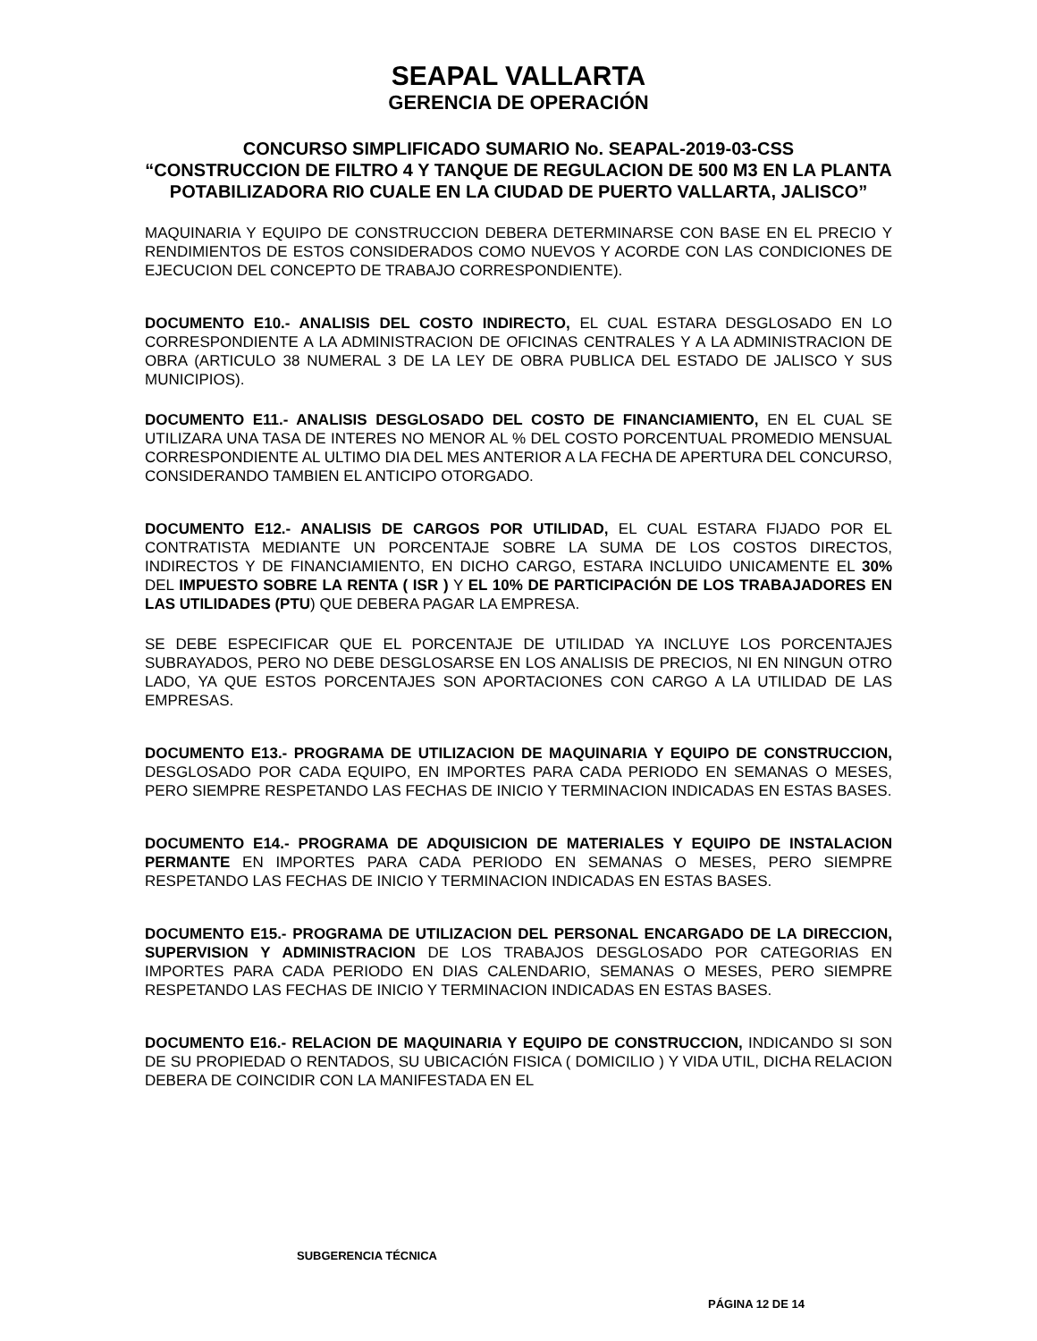SEAPAL VALLARTA
GERENCIA DE OPERACIÓN
CONCURSO SIMPLIFICADO SUMARIO No. SEAPAL-2019-03-CSS
“CONSTRUCCION DE FILTRO 4 Y TANQUE DE REGULACION DE 500 M3 EN LA PLANTA POTABILIZADORA RIO CUALE EN LA CIUDAD DE PUERTO VALLARTA, JALISCO”
MAQUINARIA Y EQUIPO DE CONSTRUCCION DEBERA DETERMINARSE CON BASE EN EL PRECIO Y RENDIMIENTOS DE ESTOS CONSIDERADOS COMO NUEVOS Y ACORDE CON LAS CONDICIONES DE EJECUCION DEL CONCEPTO DE TRABAJO CORRESPONDIENTE).
DOCUMENTO E10.- ANALISIS DEL COSTO INDIRECTO, EL CUAL ESTARA DESGLOSADO EN LO CORRESPONDIENTE A LA ADMINISTRACION DE OFICINAS CENTRALES Y A LA ADMINISTRACION DE OBRA (ARTICULO 38 NUMERAL 3 DE LA LEY DE OBRA PUBLICA DEL ESTADO DE JALISCO Y SUS MUNICIPIOS).
DOCUMENTO E11.- ANALISIS DESGLOSADO DEL COSTO DE FINANCIAMIENTO, EN EL CUAL SE UTILIZARA UNA TASA DE INTERES NO MENOR AL % DEL COSTO PORCENTUAL PROMEDIO MENSUAL CORRESPONDIENTE AL ULTIMO DIA DEL MES ANTERIOR A LA FECHA DE APERTURA DEL CONCURSO, CONSIDERANDO TAMBIEN EL ANTICIPO OTORGADO.
DOCUMENTO E12.- ANALISIS DE CARGOS POR UTILIDAD, EL CUAL ESTARA FIJADO POR EL CONTRATISTA MEDIANTE UN PORCENTAJE SOBRE LA SUMA DE LOS COSTOS DIRECTOS, INDIRECTOS Y DE FINANCIAMIENTO, EN DICHO CARGO, ESTARA INCLUIDO UNICAMENTE EL 30% DEL IMPUESTO SOBRE LA RENTA ( ISR ) Y EL 10% DE PARTICIPACIÓN DE LOS TRABAJADORES EN LAS UTILIDADES (PTU) QUE DEBERA PAGAR LA EMPRESA.
SE DEBE ESPECIFICAR QUE EL PORCENTAJE DE UTILIDAD YA INCLUYE LOS PORCENTAJES SUBRAYADOS, PERO NO DEBE DESGLOSARSE EN LOS ANALISIS DE PRECIOS, NI EN NINGUN OTRO LADO, YA QUE ESTOS PORCENTAJES SON APORTACIONES CON CARGO A LA UTILIDAD DE LAS EMPRESAS.
DOCUMENTO E13.- PROGRAMA DE UTILIZACION DE MAQUINARIA Y EQUIPO DE CONSTRUCCION, DESGLOSADO POR CADA EQUIPO, EN IMPORTES PARA CADA PERIODO EN SEMANAS O MESES, PERO SIEMPRE RESPETANDO LAS FECHAS DE INICIO Y TERMINACION INDICADAS EN ESTAS BASES.
DOCUMENTO E14.- PROGRAMA DE ADQUISICION DE MATERIALES Y EQUIPO DE INSTALACION PERMANTE EN IMPORTES PARA CADA PERIODO EN SEMANAS O MESES, PERO SIEMPRE RESPETANDO LAS FECHAS DE INICIO Y TERMINACION INDICADAS EN ESTAS BASES.
DOCUMENTO E15.- PROGRAMA DE UTILIZACION DEL PERSONAL ENCARGADO DE LA DIRECCION, SUPERVISION Y ADMINISTRACION DE LOS TRABAJOS DESGLOSADO POR CATEGORIAS EN IMPORTES PARA CADA PERIODO EN DIAS CALENDARIO, SEMANAS O MESES, PERO SIEMPRE RESPETANDO LAS FECHAS DE INICIO Y TERMINACION INDICADAS EN ESTAS BASES.
DOCUMENTO E16.- RELACION DE MAQUINARIA Y EQUIPO DE CONSTRUCCION, INDICANDO SI SON DE SU PROPIEDAD O RENTADOS, SU UBICACIÓN FISICA ( DOMICILIO ) Y VIDA UTIL, DICHA RELACION DEBERA DE COINCIDIR CON LA MANIFESTADA EN EL
SUBGERENCIA TÉCNICA
PÁGINA 12 DE 14